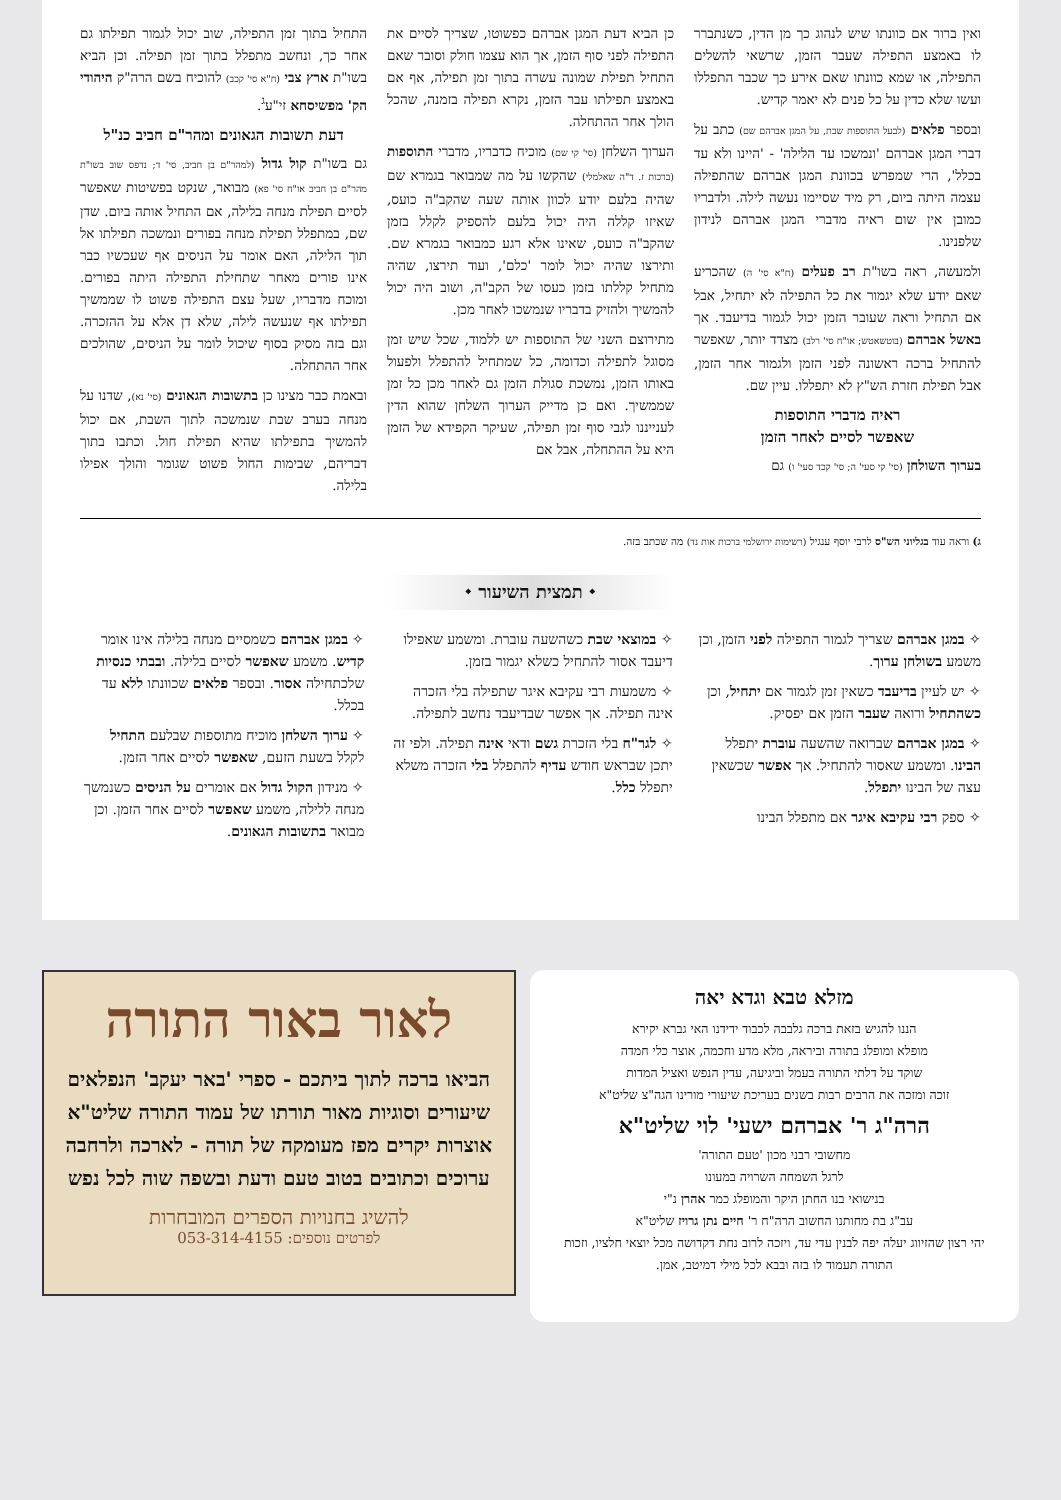ואין ברור אם כוונתו שיש לנהוג כך מן הדין, כשנתברר לו באמצע התפילה שעבר הזמן, שרשאי להשלים התפילה, או שמא כוונתו שאם אירע כך שכבר התפללו ועשו שלא כדין על כל פנים לא יאמר קדיש.
ובספר פלאים (לבעל התוספות שבת, על המגן אברהם שם) כתב על דברי המגן אברהם 'ונמשכו עד הלילה' - 'היינו ולא עד בכלל', הרי שמפרש בכוונת המגן אברהם שהתפילה עצמה היתה ביום, רק מיד שסיימו נעשה לילה. ולדבריו כמובן אין שום ראיה מדברי המגן אברהם לנידון שלפנינו.
ולמעשה, ראה בשו"ת רב פעלים (ח"א סי' ה) שהכריע שאם יודע שלא יגמור את כל התפילה לא יתחיל, אבל אם התחיל וראה שעובר הזמן יכול לגמור בדיעבד. אך באשל אברהם (בוטשאטש; או"ח סי' רלב) מצדד יותר, שאפשר להתחיל ברכה ראשונה לפני הזמן ולגמור אחר הזמן, אבל תפילת חזרת הש"ץ לא יתפללו. עיין שם.
ראיה מדברי התוספות
שאפשר לסיים לאחר הזמן
בערוך השולחן (סי' קי סעי' ה; סי' קכד סעי' ו) גם
כן הביא דעת המגן אברהם כפשוטו, שצריך לסיים את התפילה לפני סוף הזמן, אך הוא עצמו חולק וסובר שאם התחיל תפילת שמונה עשרה בתוך זמן תפילה, אף אם באמצע תפילתו עבר הזמן, נקרא תפילה בזמנה, שהכל הולך אחר ההתחלה.
הערוך השלחן (סי' קי שם) מוכיח כדבריו, מדברי התוספות (ברכות ז. ד"ה שאלמלי) שהקשו על מה שמבואר בגמרא שם שהיה בלעם יודע לכוון אותה שעה שהקב"ה כועס, שאיזו קללה היה יכול בלעם להספיק לקלל בזמן שהקב"ה כועס, שאינו אלא רגע כמבואר בגמרא שם. ותירצו שהיה יכול לומר 'כלם', ועוד תירצו, שהיה מתחיל קללתו בזמן כעסו של הקב"ה, ושוב היה יכול להמשיך ולהזיק בדבריו שנמשכו לאחר מכן.
מתירוצם השני של התוספות יש ללמוד, שכל שיש זמן מסוגל לתפילה וכדומה, כל שמתחיל להתפלל ולפעול באותו הזמן, נמשכת סגולת הזמן גם לאחר מכן כל זמן שממשיך. ואם כן מדייק הערוך השלחן שהוא הדין לענייננו לגבי סוף זמן תפילה, שעיקר הקפידא של הזמן היא על ההתחלה, אבל אם
התחיל בתוך זמן התפילה, שוב יכול לגמור תפילתו גם אחר כך, ונחשב מתפלל בתוך זמן תפילה. וכן הביא בשו"ת ארץ צבי (ח"א סי' קכב) להוכיח בשם הרה"ק היהודי הק' מפשיסחא זי"ע<sup>ג</sup>.
דעת תשובות הגאונים ומהר"ם חביב כנ"ל
גם בשו"ת קול גדול (למהר"ם בן חביב, סי' ד; נדפס שוב בשו"ת מהר"ם בן חביב או"ח סי' פא) מבואר, שנקט בפשיטות שאפשר לסיים תפילת מנחה בלילה, אם התחיל אותה ביום. שדן שם, במתפלל תפילת מנחה בפורים ונמשכה תפילתו אל תוך הלילה, האם אומר על הניסים אף שעכשיו כבר אינו פורים מאחר שתחילת התפילה היתה בפורים. ומוכח מדבריו, שעל עצם התפילה פשוט לו שממשיך תפילתו אף שנעשה לילה, שלא דן אלא על ההזכרה. וגם בזה מסיק בסוף שיכול לומר על הניסים, שהולכים אחר ההתחלה.
ובאמת כבר מצינו כן בתשובות הגאונים (סי' נא), שדנו על מנחה בערב שבת שנמשכה לתוך השבת, אם יכול להמשיך בתפילתו שהיא תפילת חול. וכתבו בתוך דבריהם, שבימות החול פשוט שגומר והולך אפילו בלילה.
ג) וראה עוד בגליוני הש"ס לרבי יוסף ענגיל (רשימות ירושלמי ברכות אות נד) מה שכתב בזה.
⬩ תמצית השיעור ⬩
✧ במגן אברהם שצריך לגמור התפילה לפני הזמן, וכן משמע בשולחן ערוך.
✧ יש לעיין בדיעבד כשאין זמן לגמור אם יתחיל, וכן כשהתחיל ורואה שעבר הזמן אם יפסיק.
✧ במגן אברהם שברואה שהשעה עוברת יתפלל הבינו. ומשמע שאסור להתחיל. אך אפשר שכשאין עצה של הבינו יתפלל.
✧ ספק רבי עקיבא איגר אם מתפלל הבינו
✧ במוצאי שבת כשהשעה עוברת. ומשמע שאפילו דיעבד אסור להתחיל כשלא יגמור בזמן.
✧ משמעות רבי עקיבא איגר שתפילה בלי הזכרה אינה תפילה. אך אפשר שבדיעבד נחשב לתפילה.
✧ לגר"ח בלי הזכרת גשם ודאי אינה תפילה. ולפי זה יתכן שבראש חודש עדיף להתפלל בלי הזכרה משלא יתפלל כלל.
✧ במגן אברהם כשמסיים מנחה בלילה אינו אומר קדיש. משמע שאפשר לסיים בלילה. ובבתי כנסיות שלכתחילה אסור. ובספר פלאים שכוונתו ללא עד בכלל.
✧ ערוך השלחן מוכיח מתוספות שבלעם התחיל לקלל בשעת הזעם, שאפשר לסיים אחר הזמן.
✧ מנידון הקול גדול אם אומרים על הניסים כשנמשך מנחה ללילה, משמע שאפשר לסיים אחר הזמן. וכן מבואר בתשובות הגאונים.
מזלא טבא וגדא יאה
הננו להגיש בזאת ברכה גלבבה לכבוד ידידנו האי גברא יקירא
מופלא ומופלג בתורה וביראה, מלא מדע וחכמה, אוצר כלי חמדה
שוקד על דלתי התורה בעמל וביגיעה, עדין הנפש ואציל המדות
זוכה ומזכה את הרבים רבות בשנים בעריכת שיעורי מורינו הגה"צ שליט"א
הרה"ג ר' אברהם ישעי' לוי שליט"א
מחשובי רבני מכון 'טעם התורה'
לרגל השמחה השרויה במעונו
בנישואי בנו החתן היקר והמופלג כמר אהרן נ"י
עב"ג בת מחותנו החשוב הרה"ח ר' חיים נתן גרויז שליט"א
יהי רצון שהזיווג יעלה יפה לבנין עדי עד, ויזכה לרוב נחת דקדושה מכל יוצאי חלציו, וזכות התורה תעמוד לו בזה ובבא לכל מילי דמיטב, אמן.
לאור באור התורה
הביאו ברכה לתוך ביתכם - ספרי 'באר יעקב' הנפלאים
שיעורים וסוגיות מאור תורתו של עמוד התורה שליט"א
אוצרות יקרים מפז מעומקה של תורה - לארכה ולרחבה
ערוכים וכתובים בטוב טעם ודעת ובשפה שוה לכל נפש
להשיג בחנויות הספרים המובחרות
לפרטים נוספים: 053-314-4155